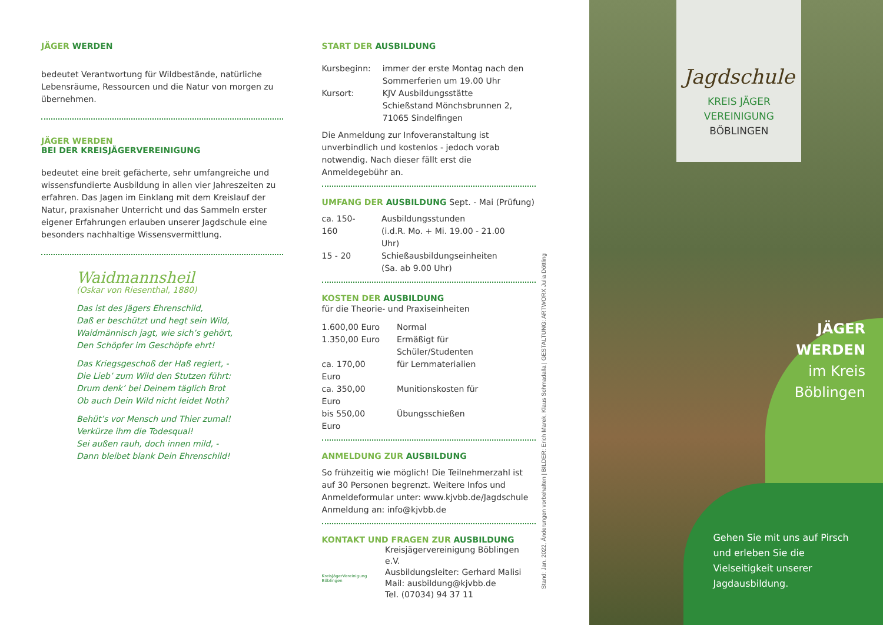JÄGER WERDEN
bedeutet Verantwortung für Wildbestände, natürliche Lebensräume, Ressourcen und die Natur von morgen zu übernehmen.
JÄGER WERDEN
BEI DER KREISJÄGERVEREINIGUNG
bedeutet eine breit gefächerte, sehr umfangreiche und wissensfundierte Ausbildung in allen vier Jahreszeiten zu erfahren. Das Jagen im Einklang mit dem Kreislauf der Natur, praxisnaher Unterricht und das Sammeln erster eigener Erfahrungen erlauben unserer Jagdschule eine besonders nachhaltige Wissensvermittlung.
Waidmannsheil
(Oskar von Riesenthal, 1880)
Das ist des Jägers Ehrenschild,
Daß er beschützt und hegt sein Wild,
Waidmännisch jagt, wie sich’s gehört,
Den Schöpfer im Geschöpfe ehrt!
Das Kriegsgeschoß der Haß regiert, -
Die Lieb’ zum Wild den Stutzen führt:
Drum denk’ bei Deinem täglich Brot
Ob auch Dein Wild nicht leidet Noth?
Behüt’s vor Mensch und Thier zumal!
Verkürze ihm die Todesqual!
Sei außen rauh, doch innen mild, -
Dann bleibet blank Dein Ehrenschild!
START DER AUSBILDUNG
| Kursbeginn: | immer der erste Montag nach den Sommerferien um 19.00 Uhr |
| Kursort: | KJV Ausbildungsstätte Schießstand Mönchsbrunnen 2, 71065 Sindelfingen |
Die Anmeldung zur Infoveranstaltung ist unverbindlich und kostenlos - jedoch vorab notwendig. Nach dieser fällt erst die Anmeldegebühr an.
UMFANG DER AUSBILDUNG Sept. - Mai (Prüfung)
| ca. 150-160 | Ausbildungsstunden (i.d.R. Mo. + Mi. 19.00 - 21.00 Uhr) |
| 15 - 20 | Schießausbildungseinheiten (Sa. ab 9.00 Uhr) |
KOSTEN DER AUSBILDUNG
für die Theorie- und Praxiseinheiten
| 1.600,00 Euro | Normal |
| 1.350,00 Euro | Ermäßigt für Schüler/Studenten |
| ca. 170,00 Euro | für Lernmaterialien |
| ca. 350,00 Euro | Munitionskosten für |
| bis 550,00 Euro | Übungsschießen |
ANMELDUNG ZUR AUSBILDUNG
So frühzeitig wie möglich! Die Teilnehmerzahl ist auf 30 Personen begrenzt. Weitere Infos und Anmeldeformular unter: www.kjvbb.de/Jagdschule Anmeldung an: info@kjvbb.de
KONTAKT UND FRAGEN ZUR AUSBILDUNG
KreisJägerVereinigung Böblingen
Kreisjägervereinigung Böblingen e.V.
Ausbildungsleiter: Gerhard Malisi
Mail: ausbildung@kjvbb.de
Tel. (07034) 94 37 11
Stand: Jan. 2022, Änderungen vorbehalten | BILDER: Erich Marek, Klaus Schmadalla | GESTALTUNG: ARTWORX Julia Döttling
Jagdschule
KREIS JÄGER
VEREINIGUNG
BÖBLINGEN
JÄGER
WERDEN
im Kreis
Böblingen
Gehen Sie mit uns auf Pirsch und erleben Sie die Vielseitigkeit unserer Jagdausbildung.